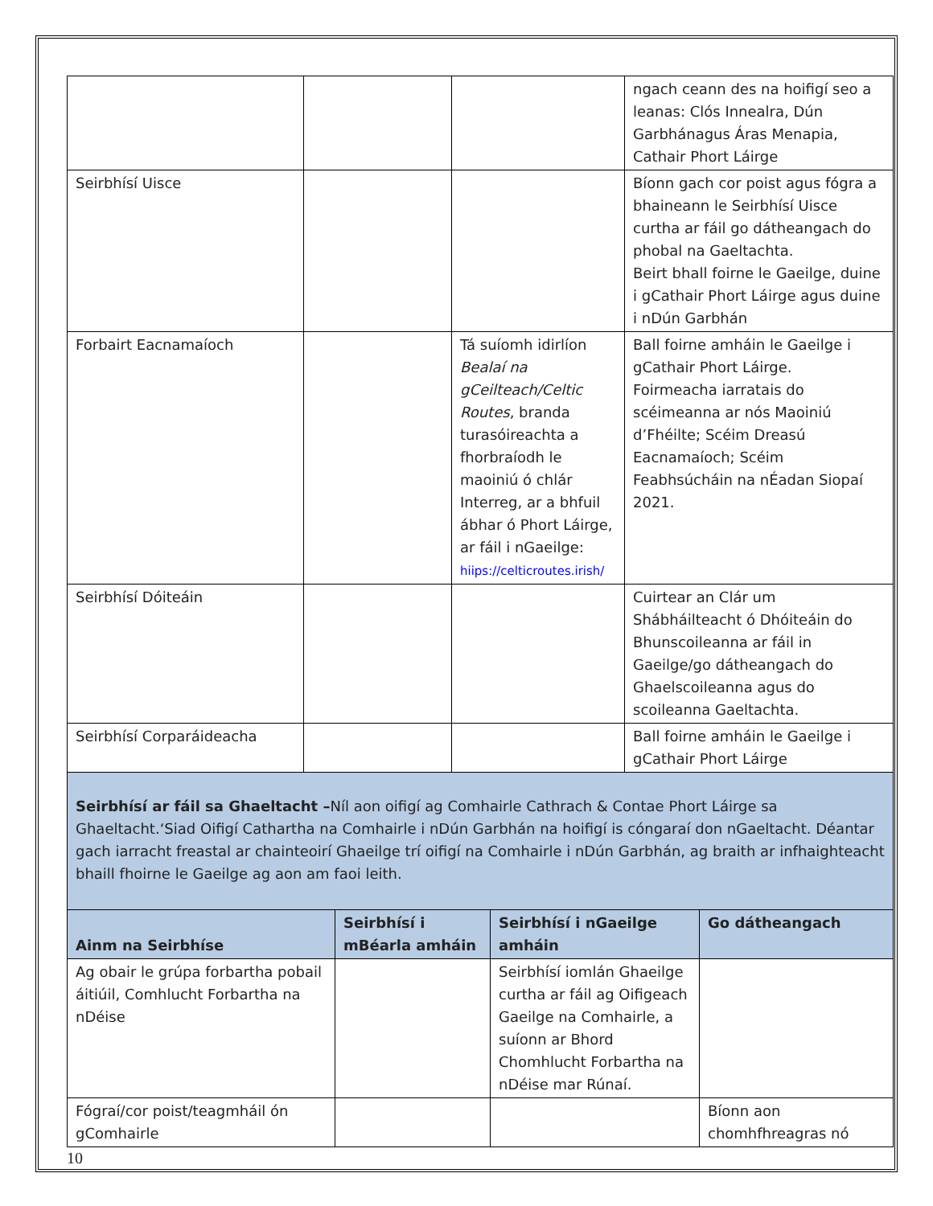| | | | ngach ceann des na hoifigí seo a leanas: Clós Innealra, Dún Garbhánagus Áras Menapia, Cathair Phort Láirge |
| Seirbhísí Uisce | | | Bíonn gach cor poist agus fógra a bhaineann le Seirbhísí Uisce curtha ar fáil go dátheangach do phobal na Gaeltachta. Beirt bhall foirne le Gaeilge, duine i gCathair Phort Láirge agus duine i nDún Garbhán |
| Forbairt Eacnamaíoch | | Tá suíomh idirlíon Bealaí na gCeilteach/Celtic Routes , branda turasóireachta a fhorbraíodh le maoiniú ó chlár Interreg, ar a bhfuil ábhar ó Phort Láirge, ar fáil i nGaeilge: hiips://celticroutes.irish/ | Ball foirne amháin le Gaeilge i gCathair Phort Láirge. Foirmeacha iarratais do scéimeanna ar nós Maoiniú d’Fhéilte; Scéim Dreasú Eacnamaíoch; Scéim Feabhsúcháin na nÉadan Siopaí 2021. |
| Seirbhísí Dóiteáin | | | Cuirtear an Clár um Shábháilteacht ó Dhóiteáin do Bhunscoileanna ar fáil in Gaeilge/go dátheangach do Ghaelscoileanna agus do scoileanna Gaeltachta. |
| Seirbhísí Corparáideacha | | | Ball foirne amháin le Gaeilge i gCathair Phort Láirge |
Seirbhísí ar fáil sa Ghaeltacht –Níl aon oifigí ag Comhairle Cathrach & Contae Phort Láirge sa Ghaeltacht.‘Siad Oifigí Cathartha na Comhairle i nDún Garbhán na hoifigí is cóngaraí don nGaeltacht. Déantar gach iarracht freastal ar chainteoirí Ghaeilge trí oifigí na Comhairle i nDún Garbhán, ag braith ar infhaighteacht bhaill fhoirne le Gaeilge ag aon am faoi leith.
| Ainm na Seirbhíse | Seirbhísí i mBéarla amháin | Seirbhísí i nGaeilge amháin | Go dátheangach |
| --- | --- | --- | --- |
| Ag obair le grúpa forbartha pobail áitiúil, Comhlucht Forbartha na nDéise | | Seirbhísí iomlán Ghaeilge curtha ar fáil ag Oifigeach Gaeilge na Comhairle, a suíonn ar Bhord Chomhlucht Forbartha na nDéise mar Rúnaí. | |
| Fógraí/cor poist/teagmháil ón gComhairle | | | Bíonn aon chomhfhreagras nó |
10